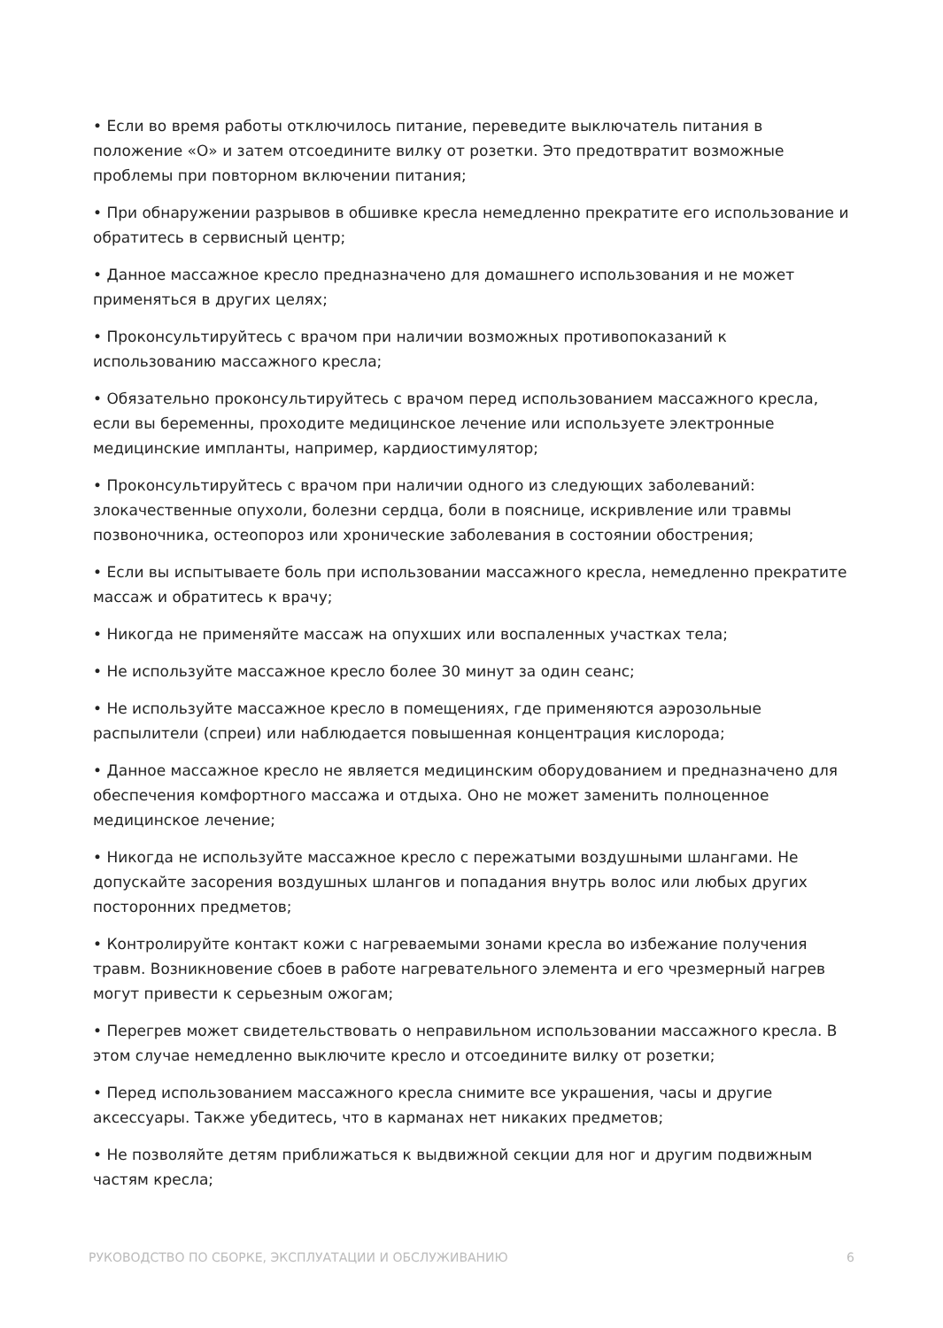• Если во время работы отключилось питание, переведите выключатель питания в положение «О» и затем отсоедините вилку от розетки. Это предотвратит возможные проблемы при повторном включении питания;
• При обнаружении разрывов в обшивке кресла немедленно прекратите его использование и обратитесь в сервисный центр;
• Данное массажное кресло предназначено для домашнего использования и не может применяться в других целях;
• Проконсультируйтесь с врачом при наличии возможных противопоказаний к использованию массажного кресла;
• Обязательно проконсультируйтесь с врачом перед использованием массажного кресла, если вы беременны, проходите медицинское лечение или используете электронные медицинские импланты, например, кардиостимулятор;
• Проконсультируйтесь с врачом при наличии одного из следующих заболеваний: злокачественные опухоли, болезни сердца, боли в пояснице, искривление или травмы позвоночника, остеопороз или хронические заболевания в состоянии обострения;
• Если вы испытываете боль при использовании массажного кресла, немедленно прекратите массаж и обратитесь к врачу;
• Никогда не применяйте массаж на опухших или воспаленных участках тела;
• Не используйте массажное кресло более 30 минут за один сеанс;
• Не используйте массажное кресло в помещениях, где применяются аэрозольные распылители (спреи) или наблюдается повышенная концентрация кислорода;
• Данное массажное кресло не является медицинским оборудованием и предназначено для обеспечения комфортного массажа и отдыха. Оно не может заменить полноценное медицинское лечение;
• Никогда не используйте массажное кресло с пережатыми воздушными шлангами. Не допускайте засорения воздушных шлангов и попадания внутрь волос или любых других посторонних предметов;
• Контролируйте контакт кожи с нагреваемыми зонами кресла во избежание получения травм. Возникновение сбоев в работе нагревательного элемента и его чрезмерный нагрев могут привести к серьезным ожогам;
• Перегрев может свидетельствовать о неправильном использовании массажного кресла. В этом случае немедленно выключите кресло и отсоедините вилку от розетки;
• Перед использованием массажного кресла снимите все украшения, часы и другие аксессуары. Также убедитесь, что в карманах нет никаких предметов;
• Не позволяйте детям приближаться к выдвижной секции для ног и другим подвижным частям кресла;
РУКОВОДСТВО ПО СБОРКЕ, ЭКСПЛУАТАЦИИ И ОБСЛУЖИВАНИЮ 6